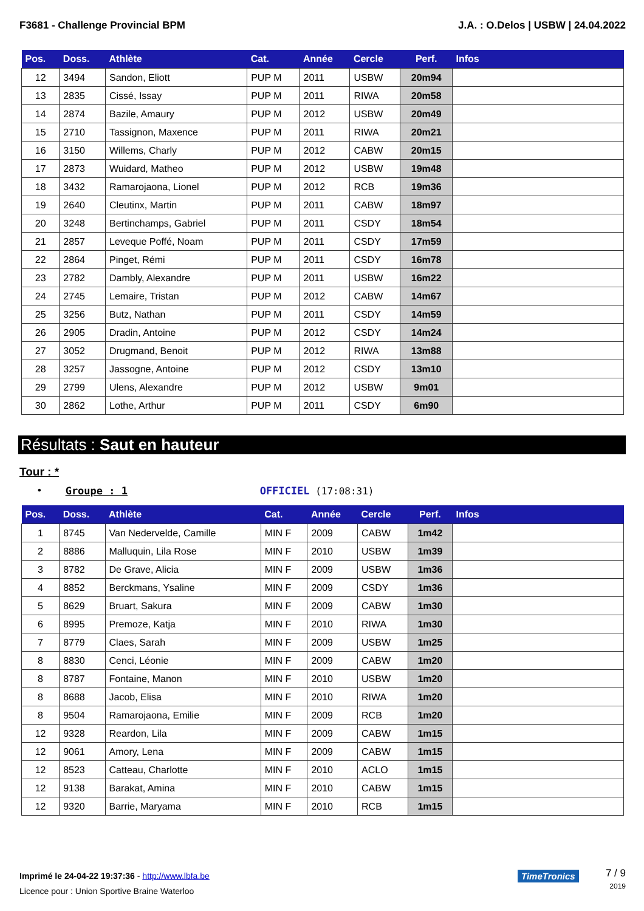F3681 - Challenge Provincial BPM J.A. : O.Delos | USBW | 24.04.2022
| Pos. | Doss. | Athlète | Cat. | Année | Cercle | Perf. | Infos |
| --- | --- | --- | --- | --- | --- | --- | --- |
| 12 | 3494 | Sandon, Eliott | PUP M | 2011 | USBW | 20m94 | |
| 13 | 2835 | Cissé, Issay | PUP M | 2011 | RIWA | 20m58 | |
| 14 | 2874 | Bazile, Amaury | PUP M | 2012 | USBW | 20m49 | |
| 15 | 2710 | Tassignon, Maxence | PUP M | 2011 | RIWA | 20m21 | |
| 16 | 3150 | Willems, Charly | PUP M | 2012 | CABW | 20m15 | |
| 17 | 2873 | Wuidard, Matheo | PUP M | 2012 | USBW | 19m48 | |
| 18 | 3432 | Ramarojaona, Lionel | PUP M | 2012 | RCB | 19m36 | |
| 19 | 2640 | Cleutinx, Martin | PUP M | 2011 | CABW | 18m97 | |
| 20 | 3248 | Bertinchamps, Gabriel | PUP M | 2011 | CSDY | 18m54 | |
| 21 | 2857 | Leveque Poffé, Noam | PUP M | 2011 | CSDY | 17m59 | |
| 22 | 2864 | Pinget, Rémi | PUP M | 2011 | CSDY | 16m78 | |
| 23 | 2782 | Dambly, Alexandre | PUP M | 2011 | USBW | 16m22 | |
| 24 | 2745 | Lemaire, Tristan | PUP M | 2012 | CABW | 14m67 | |
| 25 | 3256 | Butz, Nathan | PUP M | 2011 | CSDY | 14m59 | |
| 26 | 2905 | Dradin, Antoine | PUP M | 2012 | CSDY | 14m24 | |
| 27 | 3052 | Drugmand, Benoit | PUP M | 2012 | RIWA | 13m88 | |
| 28 | 3257 | Jassogne, Antoine | PUP M | 2012 | CSDY | 13m10 | |
| 29 | 2799 | Ulens, Alexandre | PUP M | 2012 | USBW | 9m01 | |
| 30 | 2862 | Lothe, Arthur | PUP M | 2011 | CSDY | 6m90 | |
Résultats : Saut en hauteur
Tour : *
• Groupe : 1 OFFICIEL (17:08:31)
| Pos. | Doss. | Athlète | Cat. | Année | Cercle | Perf. | Infos |
| --- | --- | --- | --- | --- | --- | --- | --- |
| 1 | 8745 | Van Nedervelde, Camille | MIN F | 2009 | CABW | 1m42 | |
| 2 | 8886 | Malluquin, Lila Rose | MIN F | 2010 | USBW | 1m39 | |
| 3 | 8782 | De Grave, Alicia | MIN F | 2009 | USBW | 1m36 | |
| 4 | 8852 | Berckmans, Ysaline | MIN F | 2009 | CSDY | 1m36 | |
| 5 | 8629 | Bruart, Sakura | MIN F | 2009 | CABW | 1m30 | |
| 6 | 8995 | Premoze, Katja | MIN F | 2010 | RIWA | 1m30 | |
| 7 | 8779 | Claes, Sarah | MIN F | 2009 | USBW | 1m25 | |
| 8 | 8830 | Cenci, Léonie | MIN F | 2009 | CABW | 1m20 | |
| 8 | 8787 | Fontaine, Manon | MIN F | 2010 | USBW | 1m20 | |
| 8 | 8688 | Jacob, Elisa | MIN F | 2010 | RIWA | 1m20 | |
| 8 | 9504 | Ramarojaona, Emilie | MIN F | 2009 | RCB | 1m20 | |
| 12 | 9328 | Reardon, Lila | MIN F | 2009 | CABW | 1m15 | |
| 12 | 9061 | Amory, Lena | MIN F | 2009 | CABW | 1m15 | |
| 12 | 8523 | Catteau, Charlotte | MIN F | 2010 | ACLO | 1m15 | |
| 12 | 9138 | Barakat, Amina | MIN F | 2010 | CABW | 1m15 | |
| 12 | 9320 | Barrie, Maryama | MIN F | 2010 | RCB | 1m15 | |
Imprimé le 24-04-22 19:37:36 - http://www.lbfa.be
Licence pour : Union Sportive Braine Waterloo
TimeTronics
7 / 9
2019